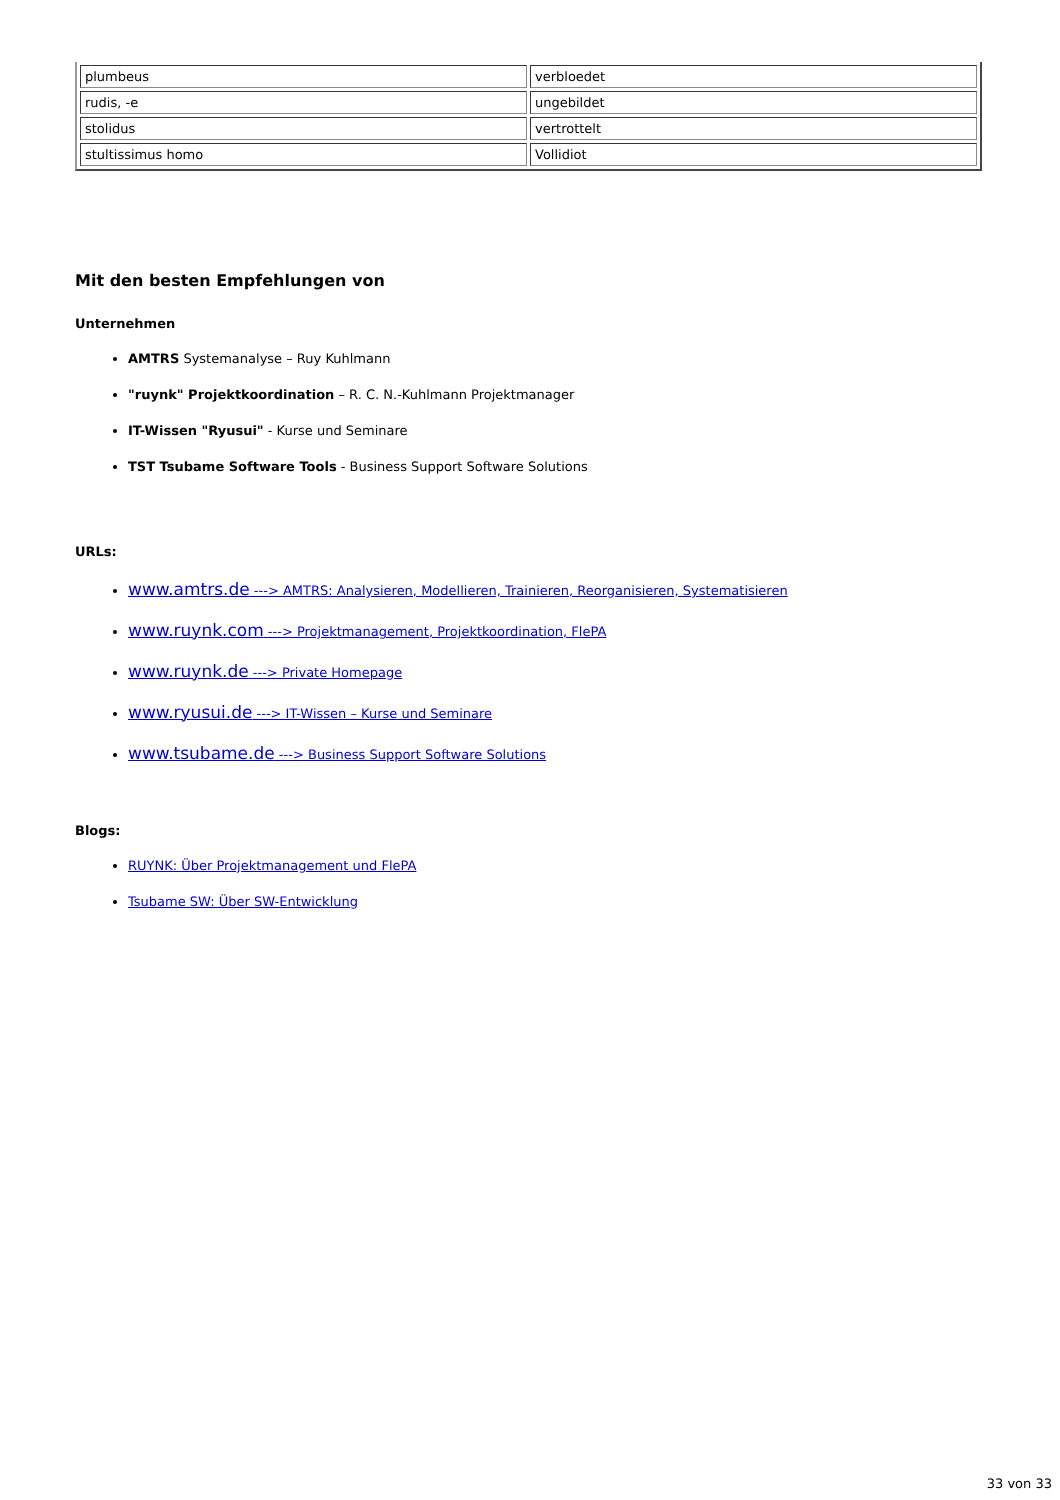| plumbeus | verbloedet |
| rudis, -e | ungebildet |
| stolidus | vertrottelt |
| stultissimus homo | Vollidiot |
Mit den besten Empfehlungen von
Unternehmen
AMTRS Systemanalyse – Ruy Kuhlmann
"ruynk" Projektkoordination – R. C. N.-Kuhlmann Projektmanager
IT-Wissen "Ryusui" - Kurse und Seminare
TST Tsubame Software Tools - Business Support Software Solutions
URLs:
www.amtrs.de ---> AMTRS: Analysieren, Modellieren, Trainieren, Reorganisieren, Systematisieren
www.ruynk.com ---> Projektmanagement, Projektkoordination, FlePA
www.ruynk.de ---> Private Homepage
www.ryusui.de ---> IT-Wissen – Kurse und Seminare
www.tsubame.de ---> Business Support Software Solutions
Blogs:
RUYNK: Über Projektmanagement und FlePA
Tsubame SW: Über SW-Entwicklung
33 von 33